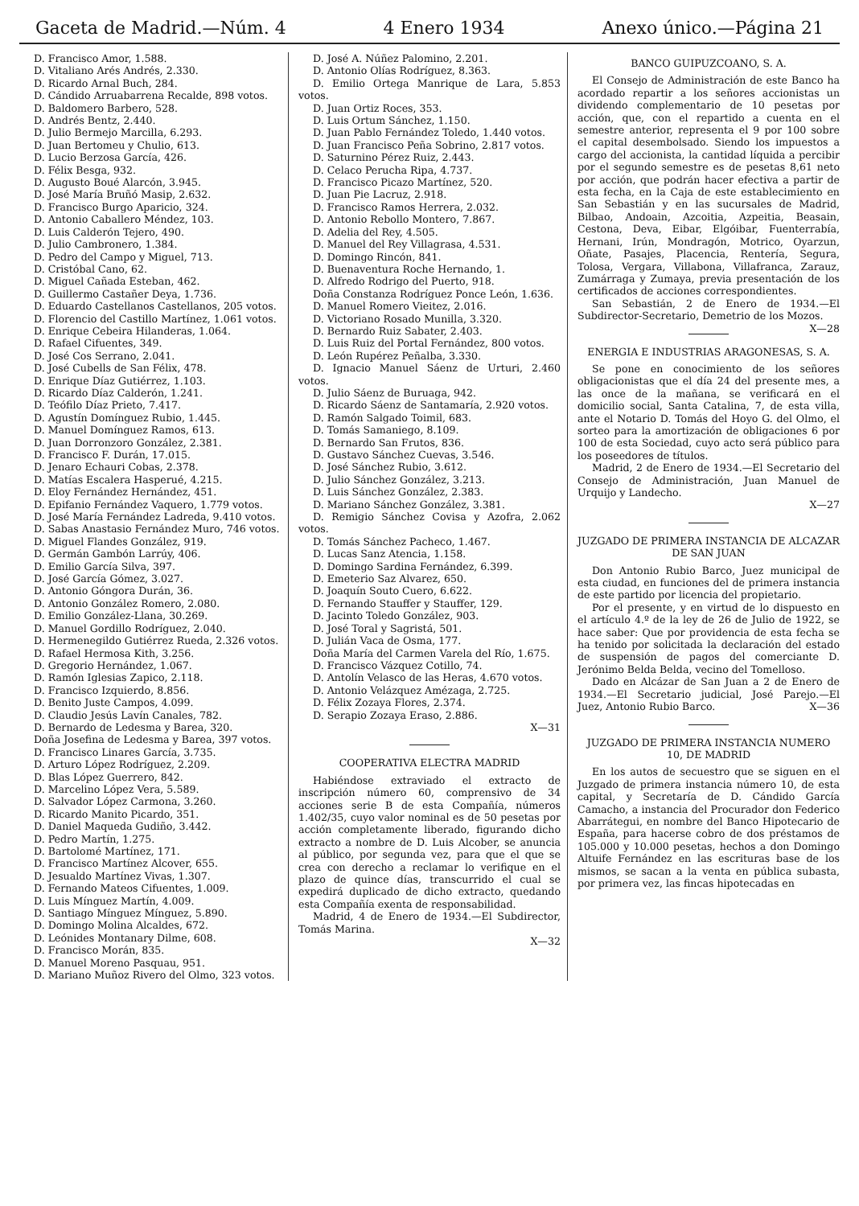Gaceta de Madrid.—Núm. 4 4 Enero 1934 Anexo único.—Página 21
D. Francisco Amor, 1.588.
D. Vitaliano Arés Andrés, 2.330.
D. Ricardo Arnal Buch, 284.
D. Cándido Arruabarrena Recalde, 898 votos.
D. Baldomero Barbero, 528.
D. Andrés Bentz, 2.440.
D. Julio Bermejo Marcilla, 6.293.
D. Juan Bertomeu y Chulio, 613.
D. Lucio Berzosa García, 426.
D. Félix Besga, 932.
D. Augusto Boué Alarcón, 3.945.
D. José María Bruñó Masip, 2.632.
D. Francisco Burgo Aparicio, 324.
D. Antonio Caballero Méndez, 103.
D. Luis Calderón Tejero, 490.
D. Julio Cambronero, 1.384.
D. Pedro del Campo y Miguel, 713.
D. Cristóbal Cano, 62.
D. Miguel Cañada Esteban, 462.
D. Guillermo Castañer Deya, 1.736.
D. Eduardo Castellanos Castellanos, 205 votos.
D. Florencio del Castillo Martínez, 1.061 votos.
D. Enrique Cebeira Hilanderas, 1.064.
D. Rafael Cifuentes, 349.
D. José Cos Serrano, 2.041.
D. José Cubells de San Félix, 478.
D. Enrique Díaz Gutiérrez, 1.103.
D. Ricardo Díaz Calderón, 1.241.
D. Teófilo Díaz Prieto, 7.417.
D. Agustín Domínguez Rubio, 1.445.
D. Manuel Domínguez Ramos, 613.
D. Juan Dorronzoro González, 2.381.
D. Francisco F. Durán, 17.015.
D. Jenaro Echauri Cobas, 2.378.
D. Matías Escalera Hasperué, 4.215.
D. Eloy Fernández Hernández, 451.
D. Epifanio Fernández Vaquero, 1.779 votos.
D. José María Fernández Ladreda, 9.410 votos.
D. Sabas Anastasio Fernández Muro, 746 votos.
D. Miguel Flandes González, 919.
D. Germán Gambón Larrúy, 406.
D. Emilio García Silva, 397.
D. José García Gómez, 3.027.
D. Antonio Góngora Durán, 36.
D. Antonio González Romero, 2.080.
D. Emilio González-Llana, 30.269.
D. Manuel Gordillo Rodríguez, 2.040.
D. Hermenegildo Gutiérrez Rueda, 2.326 votos.
D. Rafael Hermosa Kith, 3.256.
D. Gregorio Hernández, 1.067.
D. Ramón Iglesias Zapico, 2.118.
D. Francisco Izquierdo, 8.856.
D. Benito Juste Campos, 4.099.
D. Claudio Jesús Lavín Canales, 782.
D. Bernardo de Ledesma y Barea, 320.
Doña Josefina de Ledesma y Barea, 397 votos.
D. Francisco Linares García, 3.735.
D. Arturo López Rodríguez, 2.209.
D. Blas López Guerrero, 842.
D. Marcelino López Vera, 5.589.
D. Salvador López Carmona, 3.260.
D. Ricardo Manito Picardo, 351.
D. Daniel Maqueda Gudiño, 3.442.
D. Pedro Martín, 1.275.
D. Bartolomé Martínez, 171.
D. Francisco Martínez Alcover, 655.
D. Jesualdo Martínez Vivas, 1.307.
D. Fernando Mateos Cifuentes, 1.009.
D. Luis Mínguez Martín, 4.009.
D. Santiago Mínguez Mínguez, 5.890.
D. Domingo Molina Alcaldes, 672.
D. Leónides Montanary Dilme, 608.
D. Francisco Morán, 835.
D. Manuel Moreno Pasquau, 951.
D. Mariano Muñoz Rivero del Olmo, 323 votos.
D. José A. Núñez Palomino, 2.201.
D. Antonio Olías Rodríguez, 8.363.
D. Emilio Ortega Manrique de Lara, 5.853 votos.
D. Juan Ortiz Roces, 353.
D. Luis Ortum Sánchez, 1.150.
D. Juan Pablo Fernández Toledo, 1.440 votos.
D. Juan Francisco Peña Sobrino, 2.817 votos.
D. Saturnino Pérez Ruiz, 2.443.
D. Celaco Perucha Ripa, 4.737.
D. Francisco Picazo Martínez, 520.
D. Juan Pie Lacruz, 2.918.
D. Francisco Ramos Herrera, 2.032.
D. Antonio Rebollo Montero, 7.867.
D. Adelia del Rey, 4.505.
D. Manuel del Rey Villagrasa, 4.531.
D. Domingo Rincón, 841.
D. Buenaventura Roche Hernando, 1.
D. Alfredo Rodrigo del Puerto, 918.
Doña Constanza Rodríguez Ponce León, 1.636.
D. Manuel Romero Vieitez, 2.016.
D. Victoriano Rosado Munilla, 3.320.
D. Bernardo Ruiz Sabater, 2.403.
D. Luis Ruiz del Portal Fernández, 800 votos.
D. León Rupérez Peñalba, 3.330.
D. Ignacio Manuel Sáenz de Urturi, 2.460 votos.
D. Julio Sáenz de Buruaga, 942.
D. Ricardo Sáenz de Santamaría, 2.920 votos.
D. Ramón Salgado Toimil, 683.
D. Tomás Samaniego, 8.109.
D. Bernardo San Frutos, 836.
D. Gustavo Sánchez Cuevas, 3.546.
D. José Sánchez Rubio, 3.612.
D. Julio Sánchez González, 3.213.
D. Luis Sánchez González, 2.383.
D. Mariano Sánchez González, 3.381.
D. Remigio Sánchez Covisa y Azofra, 2.062 votos.
D. Tomás Sánchez Pacheco, 1.467.
D. Lucas Sanz Atencia, 1.158.
D. Domingo Sardina Fernández, 6.399.
D. Emeterio Saz Alvarez, 650.
D. Joaquín Souto Cuero, 6.622.
D. Fernando Stauffer y Stauffer, 129.
D. Jacinto Toledo González, 903.
D. José Toral y Sagristá, 501.
D. Julián Vaca de Osma, 177.
Doña María del Carmen Varela del Río, 1.675.
D. Francisco Vázquez Cotillo, 74.
D. Antolín Velasco de las Heras, 4.670 votos.
D. Antonio Velázquez Amézaga, 2.725.
D. Félix Zozaya Flores, 2.374.
D. Serapio Zozaya Eraso, 2.886.
X—31
COOPERATIVA ELECTRA MADRID
Habiéndose extraviado el extracto de inscripción número 60, comprensivo de 34 acciones serie B de esta Compañía, números 1.402/35, cuyo valor nominal es de 50 pesetas por acción completamente liberado, figurando dicho extracto a nombre de D. Luis Alcober, se anuncia al público, por segunda vez, para que el que se crea con derecho a reclamar lo verifique en el plazo de quince días, transcurrido el cual se expedirá duplicado de dicho extracto, quedando esta Compañía exenta de responsabilidad.
Madrid, 4 de Enero de 1934.—El Subdirector, Tomás Marina.
X—32
BANCO GUIPUZCOANO, S. A.
El Consejo de Administración de este Banco ha acordado repartir a los señores accionistas un dividendo complementario de 10 pesetas por acción, que, con el repartido a cuenta en el semestre anterior, representa el 9 por 100 sobre el capital desembolsado. Siendo los impuestos a cargo del accionista, la cantidad líquida a percibir por el segundo semestre es de pesetas 8,61 neto por acción, que podrán hacer efectiva a partir de esta fecha, en la Caja de este establecimiento en San Sebastián y en las sucursales de Madrid, Bilbao, Andoain, Azcoitia, Azpeitia, Beasain, Cestona, Deva, Eibar, Elgóibar, Fuenterrabía, Hernani, Irún, Mondragón, Motrico, Oyarzun, Oñate, Pasajes, Placencia, Rentería, Segura, Tolosa, Vergara, Villabona, Villafranca, Zarauz, Zumárraga y Zumaya, previa presentación de los certificados de acciones correspondientes.
San Sebastián, 2 de Enero de 1934.—El Subdirector-Secretario, Demetrio de los Mozos. X—28
ENERGIA E INDUSTRIAS ARAGONESAS, S. A.
Se pone en conocimiento de los señores obligacionistas que el día 24 del presente mes, a las once de la mañana, se verificará en el domicilio social, Santa Catalina, 7, de esta villa, ante el Notario D. Tomás del Hoyo G. del Olmo, el sorteo para la amortización de obligaciones 6 por 100 de esta Sociedad, cuyo acto será público para los poseedores de títulos.
Madrid, 2 de Enero de 1934.—El Secretario del Consejo de Administración, Juan Manuel de Urquijo y Landecho.
X—27
JUZGADO DE PRIMERA INSTANCIA DE ALCAZAR DE SAN JUAN
Don Antonio Rubio Barco, Juez municipal de esta ciudad, en funciones del de primera instancia de este partido por licencia del propietario.
Por el presente, y en virtud de lo dispuesto en el artículo 4.º de la ley de 26 de Julio de 1922, se hace saber: Que por providencia de esta fecha se ha tenido por solicitada la declaración del estado de suspensión de pagos del comerciante D. Jerónimo Belda Belda, vecino del Tomelloso.
Dado en Alcázar de San Juan a 2 de Enero de 1934.—El Secretario judicial, José Parejo.—El Juez, Antonio Rubio Barco. X—36
JUZGADO DE PRIMERA INSTANCIA NUMERO 10, DE MADRID
En los autos de secuestro que se siguen en el Juzgado de primera instancia número 10, de esta capital, y Secretaría de D. Cándido García Camacho, a instancia del Procurador don Federico Abarrátegui, en nombre del Banco Hipotecario de España, para hacerse cobro de dos préstamos de 105.000 y 10.000 pesetas, hechos a don Domingo Altuife Fernández en las escrituras base de los mismos, se sacan a la venta en pública subasta, por primera vez, las fincas hipotecadas en